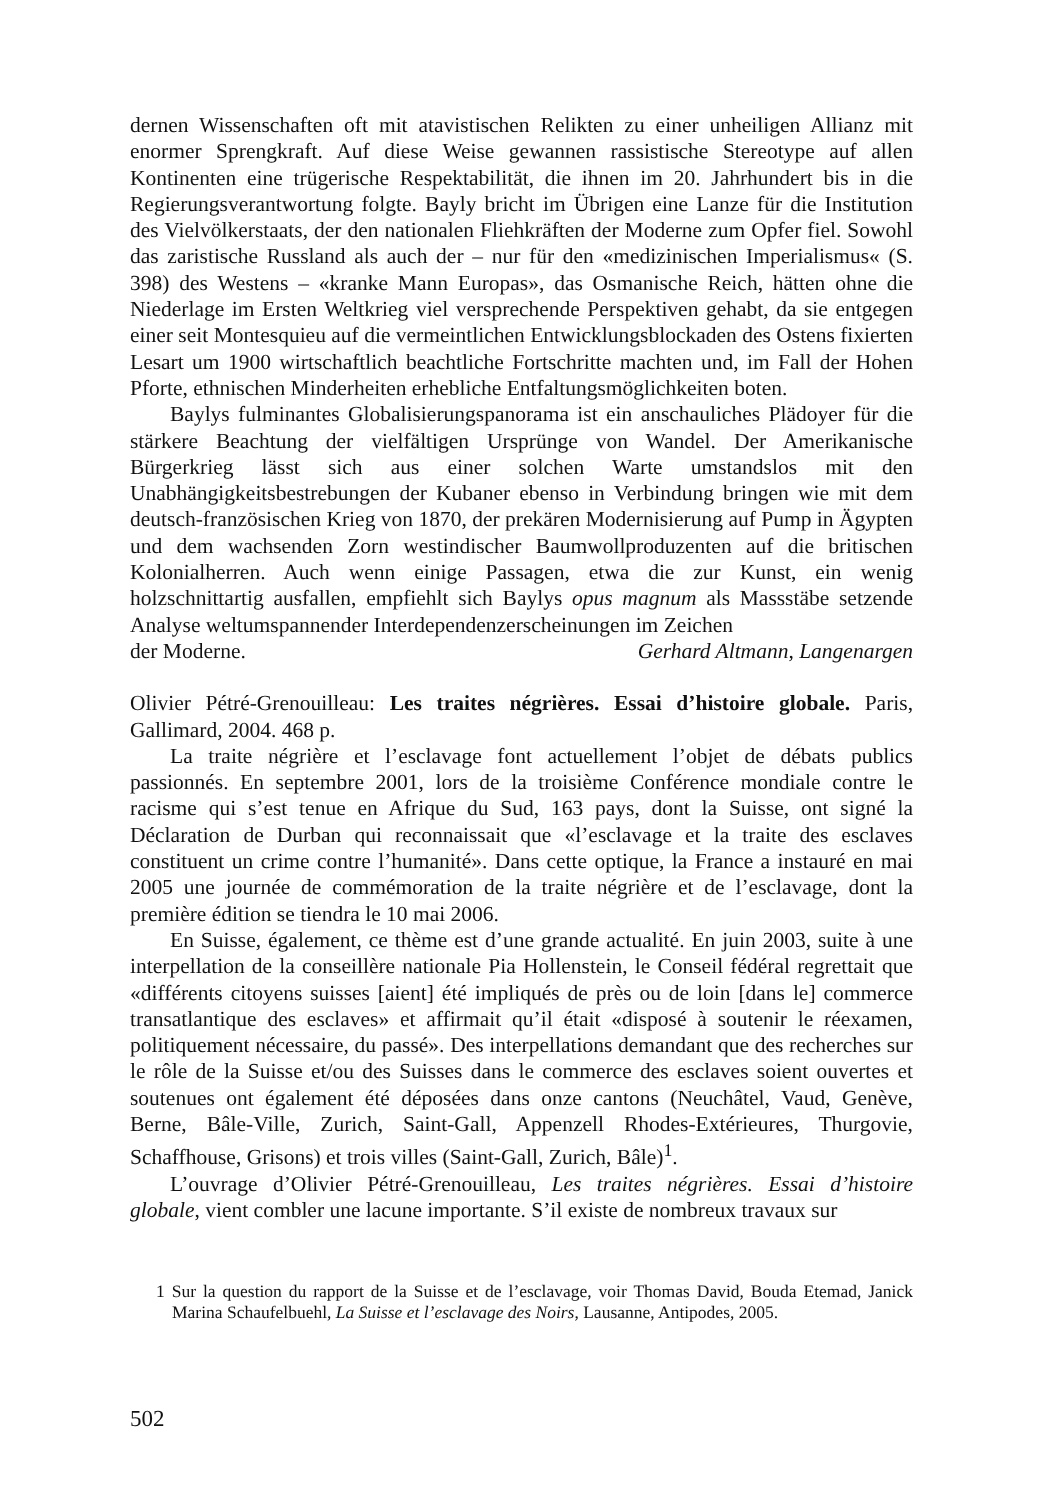dernen Wissenschaften oft mit atavistischen Relikten zu einer unheiligen Allianz mit enormer Sprengkraft. Auf diese Weise gewannen rassistische Stereotype auf allen Kontinenten eine trügerische Respektabilität, die ihnen im 20. Jahrhundert bis in die Regierungsverantwortung folgte. Bayly bricht im Übrigen eine Lanze für die Institution des Vielvölkerstaats, der den nationalen Fliehkräften der Moderne zum Opfer fiel. Sowohl das zaristische Russland als auch der – nur für den «medizinischen Imperialismus« (S. 398) des Westens – «kranke Mann Europas», das Osmanische Reich, hätten ohne die Niederlage im Ersten Weltkrieg viel versprechende Perspektiven gehabt, da sie entgegen einer seit Montesquieu auf die vermeintlichen Entwicklungsblockaden des Ostens fixierten Lesart um 1900 wirtschaftlich beachtliche Fortschritte machten und, im Fall der Hohen Pforte, ethnischen Minderheiten erhebliche Entfaltungsmöglichkeiten boten.
Baylys fulminantes Globalisierungspanorama ist ein anschauliches Plädoyer für die stärkere Beachtung der vielfältigen Ursprünge von Wandel. Der Amerikanische Bürgerkrieg lässt sich aus einer solchen Warte umstandslos mit den Unabhängigkeitsbestrebungen der Kubaner ebenso in Verbindung bringen wie mit dem deutsch-französischen Krieg von 1870, der prekären Modernisierung auf Pump in Ägypten und dem wachsenden Zorn westindischer Baumwollproduzenten auf die britischen Kolonialherren. Auch wenn einige Passagen, etwa die zur Kunst, ein wenig holzschnittartig ausfallen, empfiehlt sich Baylys opus magnum als Massstäbe setzende Analyse weltumspannender Interdependenzerscheinungen im Zeichen
der Moderne. Gerhard Altmann, Langenargen
Olivier Pétré-Grenouilleau: Les traites négrières. Essai d’histoire globale. Paris, Gallimard, 2004. 468 p.
La traite négrière et l’esclavage font actuellement l’objet de débats publics passionnés. En septembre 2001, lors de la troisième Conférence mondiale contre le racisme qui s’est tenue en Afrique du Sud, 163 pays, dont la Suisse, ont signé la Déclaration de Durban qui reconnaissait que «l’esclavage et la traite des esclaves constituent un crime contre l’humanité». Dans cette optique, la France a instauré en mai 2005 une journée de commémoration de la traite négrière et de l’esclavage, dont la première édition se tiendra le 10 mai 2006.
En Suisse, également, ce thème est d’une grande actualité. En juin 2003, suite à une interpellation de la conseillère nationale Pia Hollenstein, le Conseil fédéral regrettait que «différents citoyens suisses [aient] été impliqués de près ou de loin [dans le] commerce transatlantique des esclaves» et affirmait qu’il était «disposé à soutenir le réexamen, politiquement nécessaire, du passé». Des interpellations demandant que des recherches sur le rôle de la Suisse et/ou des Suisses dans le commerce des esclaves soient ouvertes et soutenues ont également été déposées dans onze cantons (Neuchâtel, Vaud, Genève, Berne, Bâle-Ville, Zurich, Saint-Gall, Appenzell Rhodes-Extérieures, Thurgovie, Schaffhouse, Grisons) et trois villes (Saint-Gall, Zurich, Bâle)<sup>1</sup>.
L’ouvrage d’Olivier Pétré-Grenouilleau, Les traites négrières. Essai d’histoire globale, vient combler une lacune importante. S’il existe de nombreux travaux sur
1 Sur la question du rapport de la Suisse et de l’esclavage, voir Thomas David, Bouda Etemad, Janick Marina Schaufelbuehl, La Suisse et l’esclavage des Noirs, Lausanne, Antipodes, 2005.
502